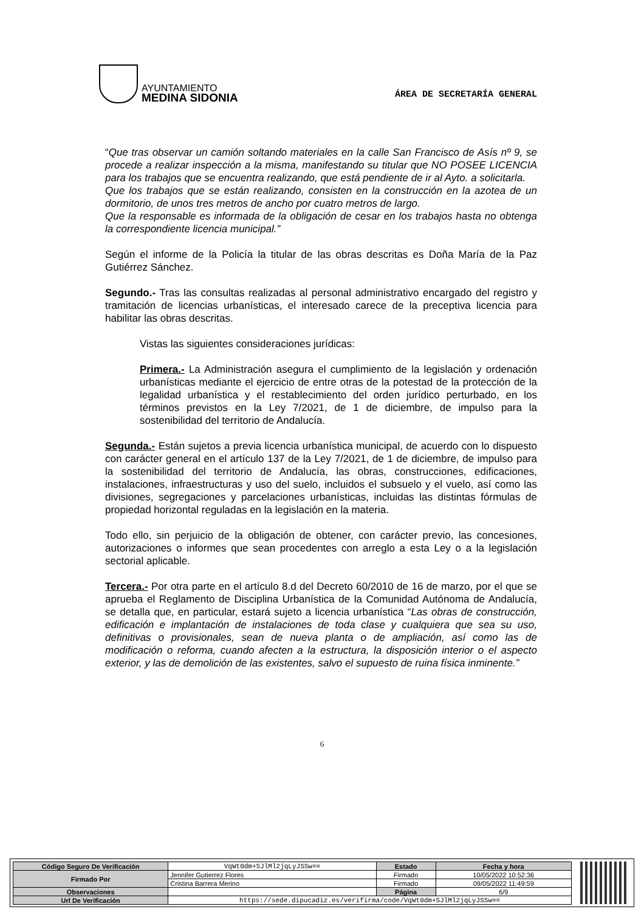AYUNTAMIENTO
MEDINA SIDONIA
ÁREA DE SECRETARÍA GENERAL
“Que tras observar un camión soltando materiales en la calle San Francisco de Asís nº 9, se procede a realizar inspección a la misma, manifestando su titular que NO POSEE LICENCIA para los trabajos que se encuentra realizando, que está pendiente de ir al Ayto. a solicitarla.
Que los trabajos que se están realizando, consisten en la construcción en la azotea de un dormitorio, de unos tres metros de ancho por cuatro metros de largo.
Que la responsable es informada de la obligación de cesar en los trabajos hasta no obtenga la correspondiente licencia municipal.”
Según el informe de la Policía la titular de las obras descritas es Doña María de la Paz Gutiérrez Sánchez.
Segundo.- Tras las consultas realizadas al personal administrativo encargado del registro y tramitación de licencias urbanísticas, el interesado carece de la preceptiva licencia para habilitar las obras descritas.
Vistas las siguientes consideraciones jurídicas:
Primera.- La Administración asegura el cumplimiento de la legislación y ordenación urbanísticas mediante el ejercicio de entre otras de la potestad de la protección de la legalidad urbanística y el restablecimiento del orden jurídico perturbado, en los términos previstos en la Ley 7/2021, de 1 de diciembre, de impulso para la sostenibilidad del territorio de Andalucía.
Segunda.- Están sujetos a previa licencia urbanística municipal, de acuerdo con lo dispuesto con carácter general en el artículo 137 de la Ley 7/2021, de 1 de diciembre, de impulso para la sostenibilidad del territorio de Andalucía, las obras, construcciones, edificaciones, instalaciones, infraestructuras y uso del suelo, incluidos el subsuelo y el vuelo, así como las divisiones, segregaciones y parcelaciones urbanísticas, incluidas las distintas fórmulas de propiedad horizontal reguladas en la legislación en la materia.
Todo ello, sin perjuicio de la obligación de obtener, con carácter previo, las concesiones, autorizaciones o informes que sean procedentes con arreglo a esta Ley o a la legislación sectorial aplicable.
Tercera.- Por otra parte en el artículo 8.d del Decreto 60/2010 de 16 de marzo, por el que se aprueba el Reglamento de Disciplina Urbanística de la Comunidad Autónoma de Andalucía, se detalla que, en particular, estará sujeto a licencia urbanística “Las obras de construcción, edificación e implantación de instalaciones de toda clase y cualquiera que sea su uso, definitivas o provisionales, sean de nueva planta o de ampliación, así como las de modificación o reforma, cuando afecten a la estructura, la disposición interior o el aspecto exterior, y las de demolición de las existentes, salvo el supuesto de ruina física inminente.”
6
| Código Seguro De Verificación | VqWt0dm+SJlMl2jqLyJSSw== | Estado | Fecha y hora |
| Firmado Por | Jennifer Gutierrez Flores | Firmado | 10/05/2022 10:52:36 |
| | Cristina Barrera Merino | Firmado | 09/05/2022 11:49:59 |
| Observaciones | | Página | 6/9 |
| Url De Verificación | https://sede.dipucadiz.es/verifirma/code/VqWt0dm+SJlMl2jqLyJSSw== | | |